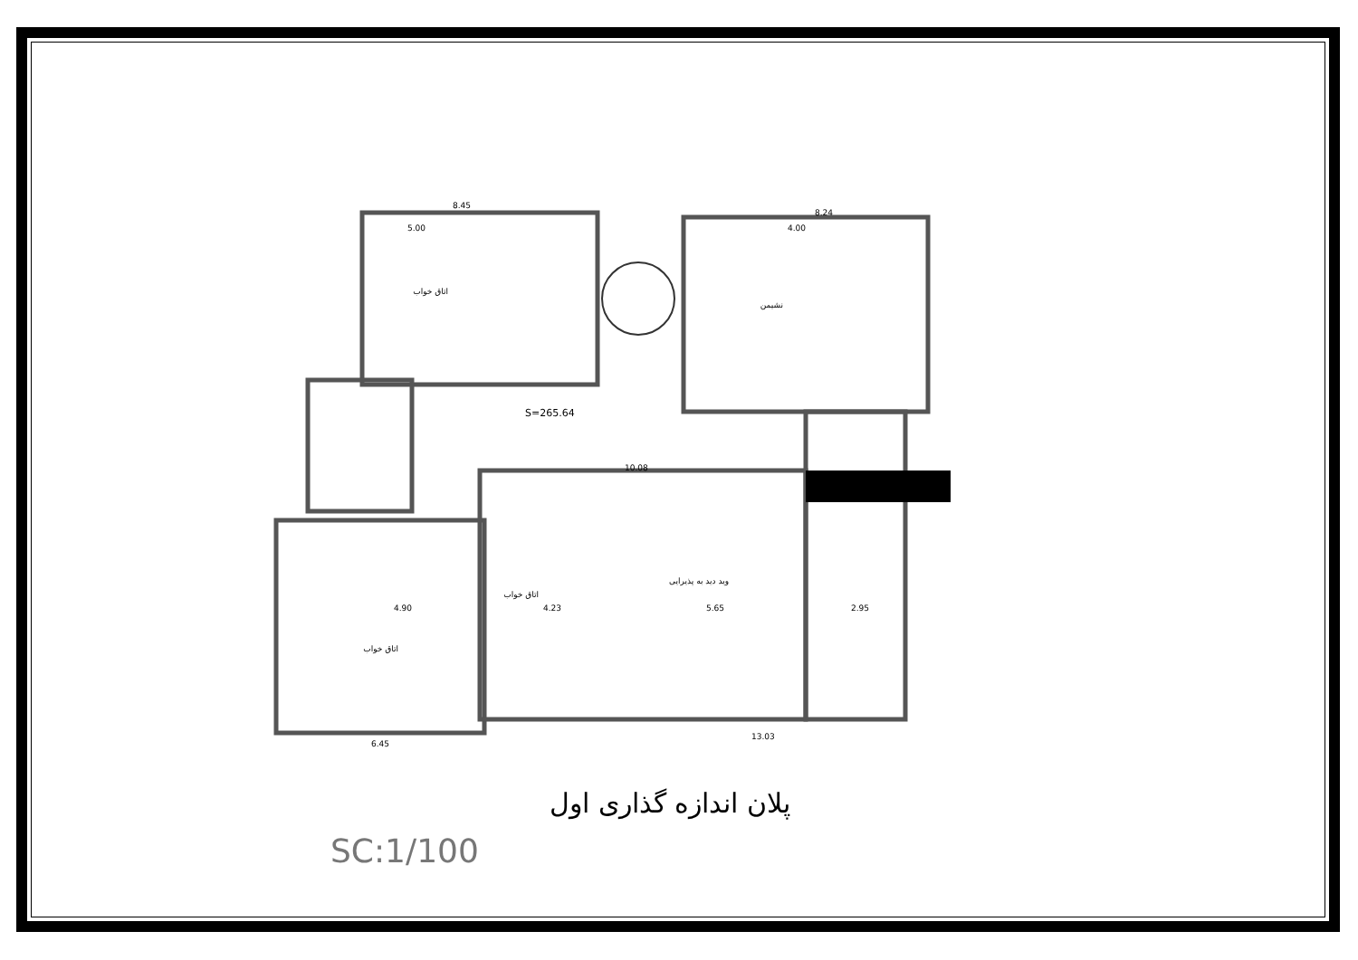8.45
8.24
5.00
4.00
10.08
13.03
6.45
4.90
4.23
5.65
2.95
اتاق خواب
نشیمن
اتاق خواب
وید دید به پذیرایی
اتاق خواب
S=265.64
پلان اندازه گذاری اول
SC:1/100